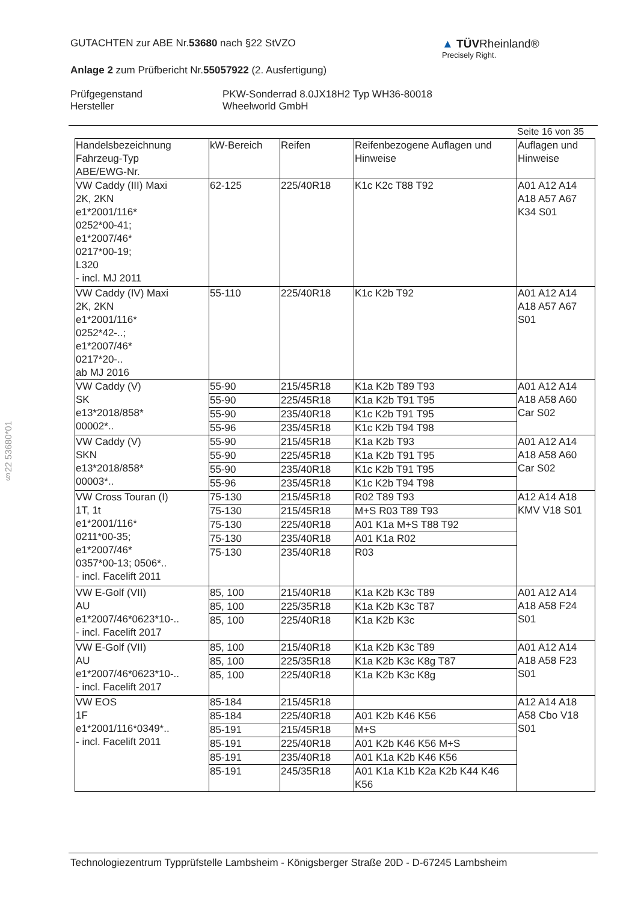GUTACHTEN zur ABE Nr.53680 nach §22 StVZO
Anlage 2 zum Prüfbericht Nr.55057922 (2. Ausfertigung)
Prüfgegenstand
Hersteller
PKW-Sonderrad 8.0JX18H2 Typ WH36-80018
Wheelworld GmbH
▲ TÜVRheinland®
Precisely Right.
§22 53680*01
Seite 16 von 35
| Handelsbezeichnung Fahrzeug-Typ ABE/EWG-Nr. | kW-Bereich | Reifen | Reifenbezogene Auflagen und Hinweise | Auflagen und Hinweise |
| --- | --- | --- | --- | --- |
| VW Caddy (III) Maxi 2K, 2KN e1*2001/116* 0252*00-41; e1*2007/46* 0217*00-19; L320 - incl. MJ 2011 | 62-125 | 225/40R18 | K1c K2c T88 T92 | A01 A12 A14 A18 A57 A67 K34 S01 |
| VW Caddy (IV) Maxi 2K, 2KN e1*2001/116* 0252*42-..; e1*2007/46* 0217*20-.. ab MJ 2016 | 55-110 | 225/40R18 | K1c K2b T92 | A01 A12 A14 A18 A57 A67 S01 |
| VW Caddy (V) SK e13*2018/858* 00002*.. | 55-90 | 215/45R18 | K1a K2b T89 T93 | A01 A12 A14 A18 A58 A60 Car S02 |
| | 55-90 | 225/45R18 | K1a K2b T91 T95 | |
| | 55-90 | 235/40R18 | K1c K2b T91 T95 | |
| | 55-96 | 235/45R18 | K1c K2b T94 T98 | |
| VW Caddy (V) SKN e13*2018/858* 00003*.. | 55-90 | 215/45R18 | K1a K2b T93 | A01 A12 A14 A18 A58 A60 Car S02 |
| | 55-90 | 225/45R18 | K1a K2b T91 T95 | |
| | 55-90 | 235/40R18 | K1c K2b T91 T95 | |
| | 55-96 | 235/45R18 | K1c K2b T94 T98 | |
| VW Cross Touran (I) 1T, 1t e1*2001/116* 0211*00-35; e1*2007/46* 0357*00-13; 0506*.. - incl. Facelift 2011 | 75-130 | 215/45R18 | R02 T89 T93 | A12 A14 A18 KMV V18 S01 |
| | 75-130 | 215/45R18 | M+S R03 T89 T93 | |
| | 75-130 | 225/40R18 | A01 K1a M+S T88 T92 | |
| | 75-130 | 235/40R18 | A01 K1a R02 | |
| | 75-130 | 235/40R18 | R03 | |
| VW E-Golf (VII) AU e1*2007/46*0623*10-.. - incl. Facelift 2017 | 85, 100 | 215/40R18 | K1a K2b K3c T89 | A01 A12 A14 A18 A58 F24 S01 |
| | 85, 100 | 225/35R18 | K1a K2b K3c T87 | |
| | 85, 100 | 225/40R18 | K1a K2b K3c | |
| VW E-Golf (VII) AU e1*2007/46*0623*10-.. - incl. Facelift 2017 | 85, 100 | 215/40R18 | K1a K2b K3c T89 | A01 A12 A14 A18 A58 F23 S01 |
| | 85, 100 | 225/35R18 | K1a K2b K3c K8g T87 | |
| | 85, 100 | 225/40R18 | K1a K2b K3c K8g | |
| VW EOS 1F e1*2001/116*0349*.. - incl. Facelift 2011 | 85-184 | 215/45R18 | | A12 A14 A18 A58 Cbo V18 S01 |
| | 85-184 | 225/40R18 | A01 K2b K46 K56 | |
| | 85-191 | 215/45R18 | M+S | |
| | 85-191 | 225/40R18 | A01 K2b K46 K56 M+S | |
| | 85-191 | 235/40R18 | A01 K1a K2b K46 K56 | |
| | 85-191 | 245/35R18 | A01 K1a K1b K2a K2b K44 K46 K56 | |
Technologiezentrum Typprüfstelle Lambsheim - Königsberger Straße 20D - D-67245 Lambsheim